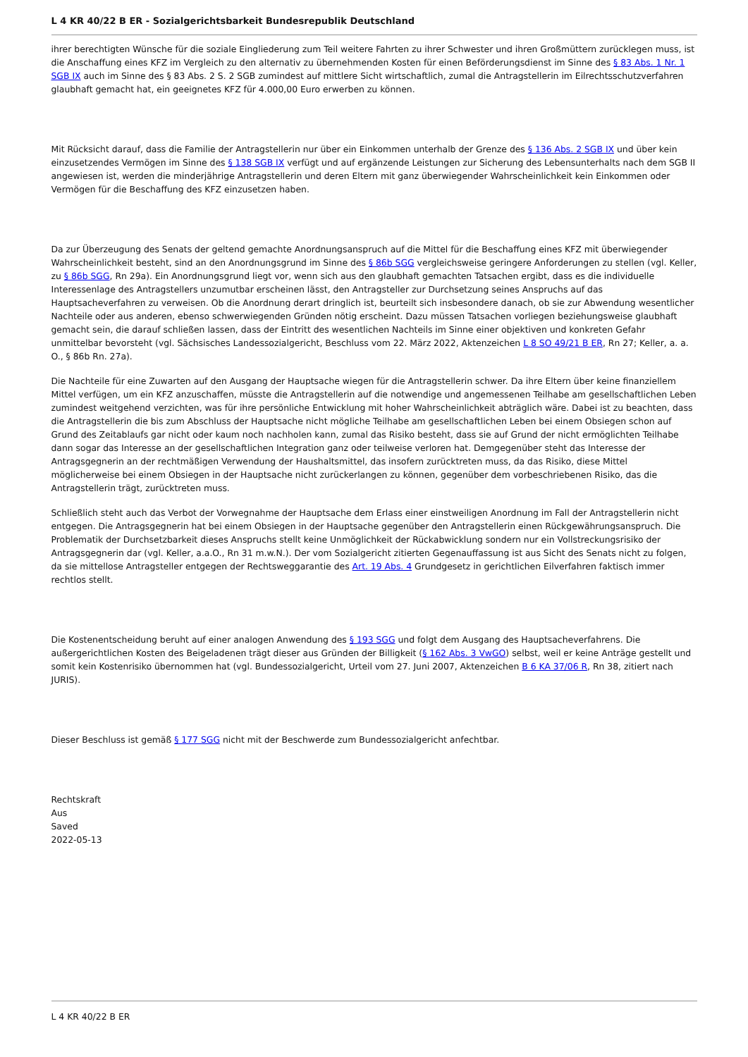L 4 KR 40/22 B ER - Sozialgerichtsbarkeit Bundesrepublik Deutschland
ihrer berechtigten Wünsche für die soziale Eingliederung zum Teil weitere Fahrten zu ihrer Schwester und ihren Großmüttern zurücklegen muss, ist die Anschaffung eines KFZ im Vergleich zu den alternativ zu übernehmenden Kosten für einen Beförderungsdienst im Sinne des § 83 Abs. 1 Nr. 1 SGB IX auch im Sinne des § 83 Abs. 2 S. 2 SGB zumindest auf mittlere Sicht wirtschaftlich, zumal die Antragstellerin im Eilrechtsschutzverfahren glaubhaft gemacht hat, ein geeignetes KFZ für 4.000,00 Euro erwerben zu können.
Mit Rücksicht darauf, dass die Familie der Antragstellerin nur über ein Einkommen unterhalb der Grenze des § 136 Abs. 2 SGB IX und über kein einzusetzendes Vermögen im Sinne des § 138 SGB IX verfügt und auf ergänzende Leistungen zur Sicherung des Lebensunterhalts nach dem SGB II angewiesen ist, werden die minderjährige Antragstellerin und deren Eltern mit ganz überwiegender Wahrscheinlichkeit kein Einkommen oder Vermögen für die Beschaffung des KFZ einzusetzen haben.
Da zur Überzeugung des Senats der geltend gemachte Anordnungsanspruch auf die Mittel für die Beschaffung eines KFZ mit überwiegender Wahrscheinlichkeit besteht, sind an den Anordnungsgrund im Sinne des § 86b SGG vergleichsweise geringere Anforderungen zu stellen (vgl. Keller, zu § 86b SGG, Rn 29a). Ein Anordnungsgrund liegt vor, wenn sich aus den glaubhaft gemachten Tatsachen ergibt, dass es die individuelle Interessenlage des Antragstellers unzumutbar erscheinen lässt, den Antragsteller zur Durchsetzung seines Anspruchs auf das Hauptsacheverfahren zu verweisen. Ob die Anordnung derart dringlich ist, beurteilt sich insbesondere danach, ob sie zur Abwendung wesentlicher Nachteile oder aus anderen, ebenso schwerwiegenden Gründen nötig erscheint. Dazu müssen Tatsachen vorliegen beziehungsweise glaubhaft gemacht sein, die darauf schließen lassen, dass der Eintritt des wesentlichen Nachteils im Sinne einer objektiven und konkreten Gefahr unmittelbar bevorsteht (vgl. Sächsisches Landessozialgericht, Beschluss vom 22. März 2022, Aktenzeichen L 8 SO 49/21 B ER, Rn 27; Keller, a. a. O., § 86b Rn. 27a).
Die Nachteile für eine Zuwarten auf den Ausgang der Hauptsache wiegen für die Antragstellerin schwer. Da ihre Eltern über keine finanziellem Mittel verfügen, um ein KFZ anzuschaffen, müsste die Antragstellerin auf die notwendige und angemessenen Teilhabe am gesellschaftlichen Leben zumindest weitgehend verzichten, was für ihre persönliche Entwicklung mit hoher Wahrscheinlichkeit abträglich wäre. Dabei ist zu beachten, dass die Antragstellerin die bis zum Abschluss der Hauptsache nicht mögliche Teilhabe am gesellschaftlichen Leben bei einem Obsiegen schon auf Grund des Zeitablaufs gar nicht oder kaum noch nachholen kann, zumal das Risiko besteht, dass sie auf Grund der nicht ermöglichten Teilhabe dann sogar das Interesse an der gesellschaftlichen Integration ganz oder teilweise verloren hat. Demgegenüber steht das Interesse der Antragsgegnerin an der rechtmäßigen Verwendung der Haushaltsmittel, das insofern zurücktreten muss, da das Risiko, diese Mittel möglicherweise bei einem Obsiegen in der Hauptsache nicht zurückerlangen zu können, gegenüber dem vorbeschriebenen Risiko, das die Antragstellerin trägt, zurücktreten muss.
Schließlich steht auch das Verbot der Vorwegnahme der Hauptsache dem Erlass einer einstweiligen Anordnung im Fall der Antragstellerin nicht entgegen. Die Antragsgegnerin hat bei einem Obsiegen in der Hauptsache gegenüber den Antragstellerin einen Rückgewährungsanspruch. Die Problematik der Durchsetzbarkeit dieses Anspruchs stellt keine Unmöglichkeit der Rückabwicklung sondern nur ein Vollstreckungsrisiko der Antragsgegnerin dar (vgl. Keller, a.a.O., Rn 31 m.w.N.). Der vom Sozialgericht zitierten Gegenauffassung ist aus Sicht des Senats nicht zu folgen, da sie mittellose Antragsteller entgegen der Rechtsweggarantie des Art. 19 Abs. 4 Grundgesetz in gerichtlichen Eilverfahren faktisch immer rechtlos stellt.
Die Kostenentscheidung beruht auf einer analogen Anwendung des § 193 SGG und folgt dem Ausgang des Hauptsacheverfahrens. Die außergerichtlichen Kosten des Beigeladenen trägt dieser aus Gründen der Billigkeit (§ 162 Abs. 3 VwGO) selbst, weil er keine Anträge gestellt und somit kein Kostenrisiko übernommen hat (vgl. Bundessozialgericht, Urteil vom 27. Juni 2007, Aktenzeichen B 6 KA 37/06 R, Rn 38, zitiert nach JURIS).
Dieser Beschluss ist gemäß § 177 SGG nicht mit der Beschwerde zum Bundessozialgericht anfechtbar.
Rechtskraft
Aus
Saved
2022-05-13
L 4 KR 40/22 B ER